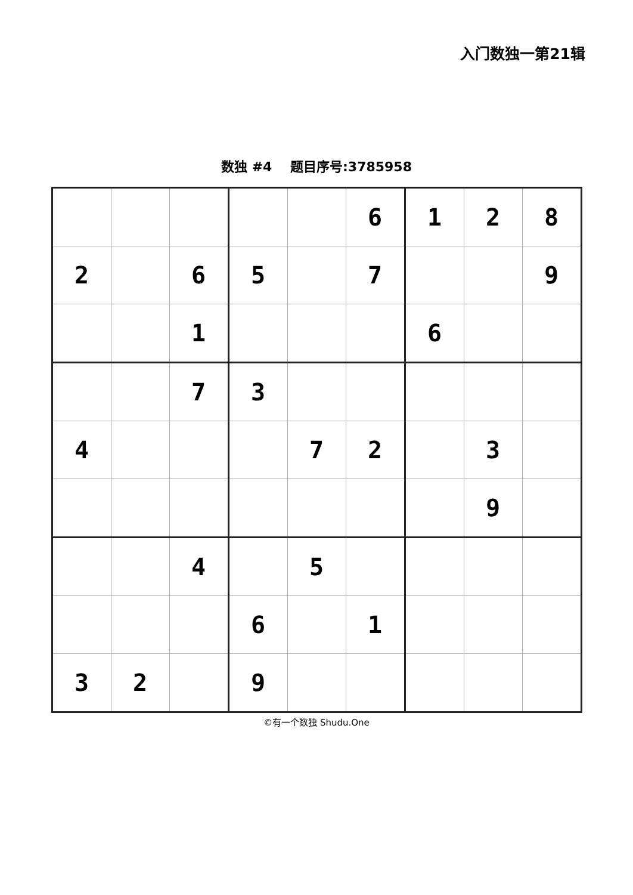入门数独一第21辑
数独 #4 题目序号:3785958
| | | | | | 6 | 1 | 2 | 8 |
| 2 | | 6 | 5 | | 7 | | | 9 |
| | | 1 | | | | 6 | | |
| | | 7 | 3 | | | | | |
| 4 | | | | 7 | 2 | | 3 | |
| | | | | | | | 9 | |
| | | 4 | | 5 | | | | |
| | | | 6 | | 1 | | | |
| 3 | 2 | | 9 | | | | | |
©有一个数独 Shudu.One